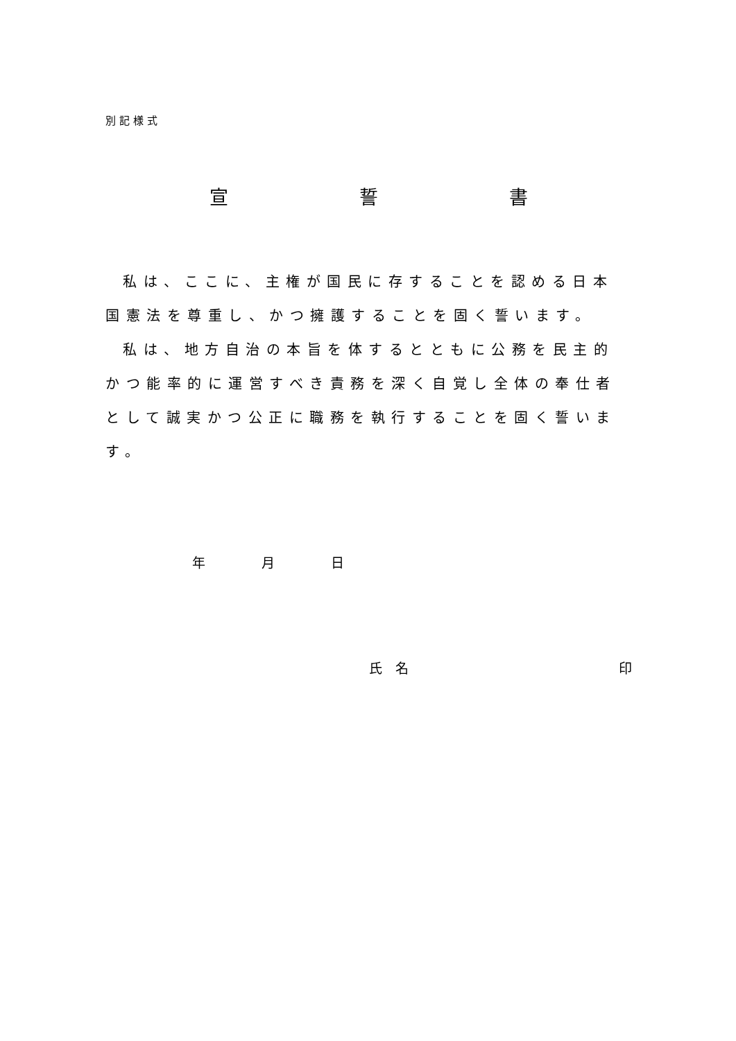別記様式
宣　　　　　　　誓　　　　　　　書
私は、ここに、主権が国民に存することを認める日本国憲法を尊重し、かつ擁護することを固く誓います。
私は、地方自治の本旨を体するとともに公務を民主的かつ能率的に運営すべき責務を深く自覚し全体の奉仕者として誠実かつ公正に職務を執行することを固く誓います。
年 月 日
氏　名 印